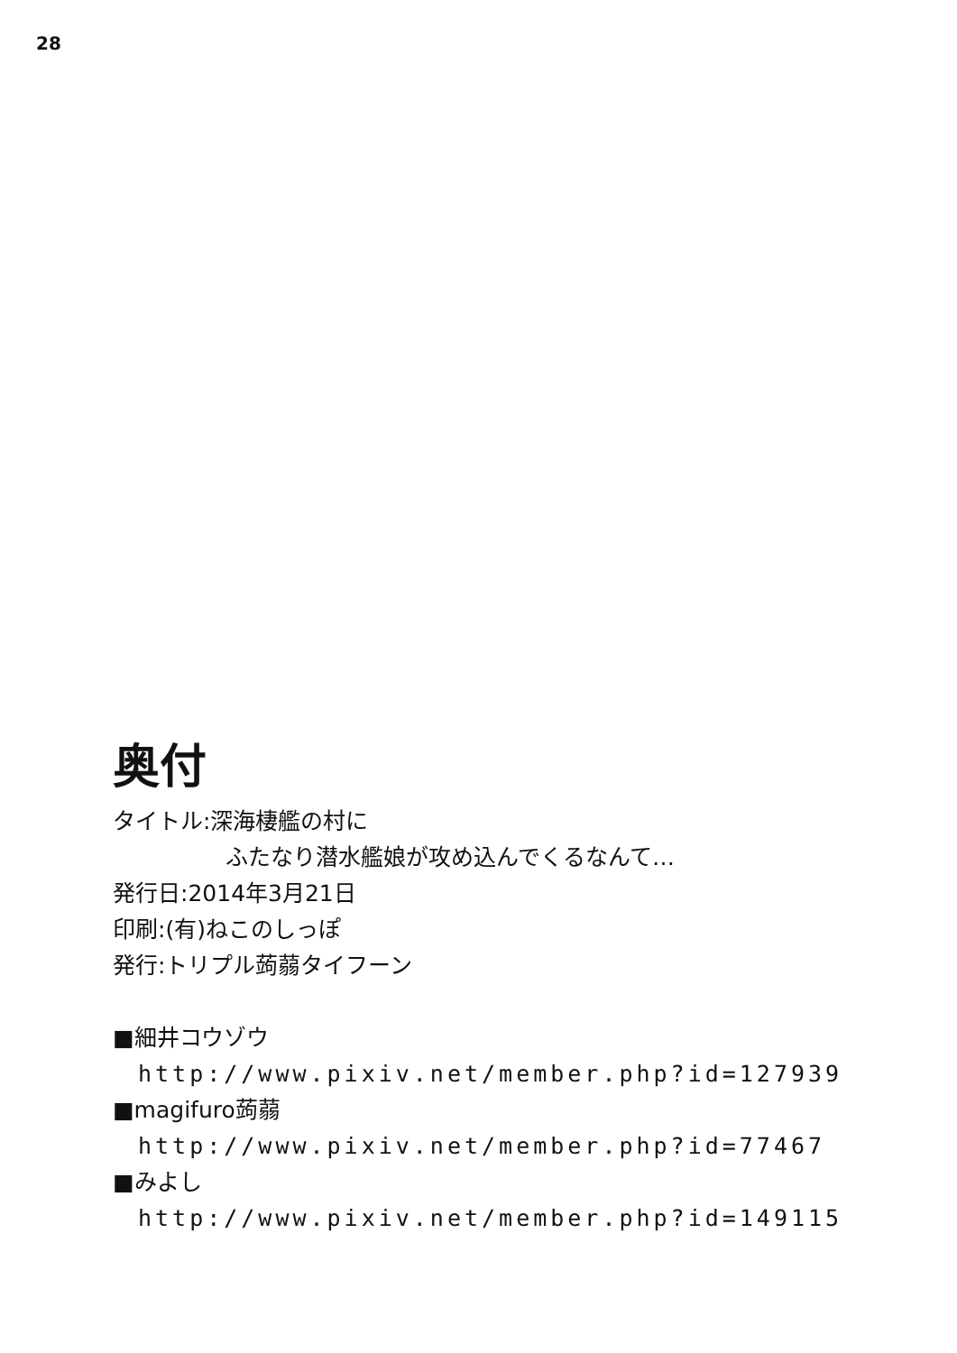28
奥付
タイトル:深海棲艦の村に
ふたなり潜水艦娘が攻め込んでくるなんて…
発行日:2014年3月21日
印刷:(有)ねこのしっぽ
発行:トリプル蒟蒻タイフーン
■細井コウゾウ
http://www.pixiv.net/member.php?id=127939
■magifuro蒟蒻
http://www.pixiv.net/member.php?id=77467
■みよし
http://www.pixiv.net/member.php?id=149115